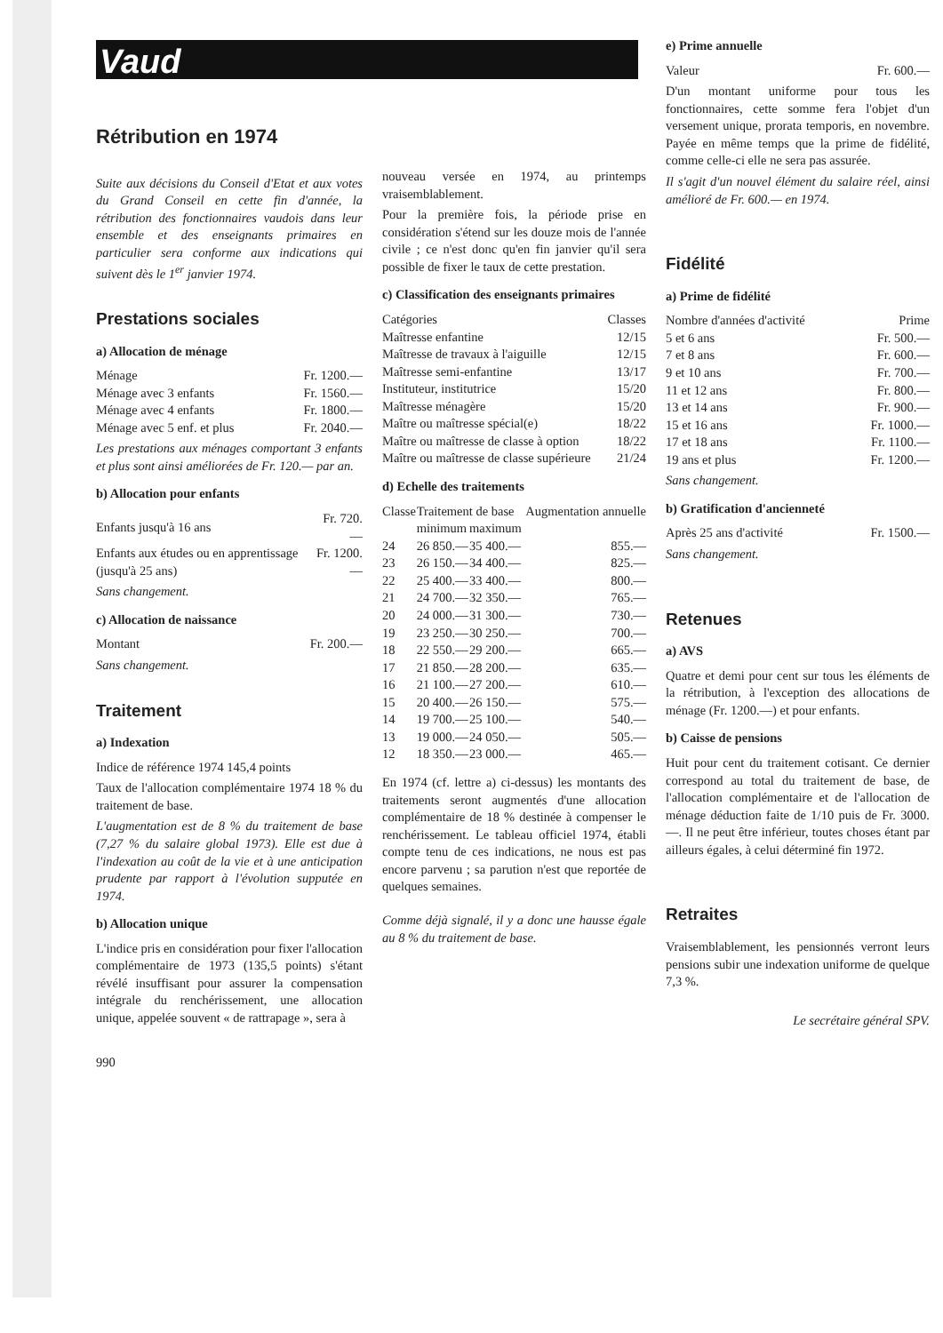Vaud
Rétribution en 1974
Suite aux décisions du Conseil d'Etat et aux votes du Grand Conseil en cette fin d'année, la rétribution des fonctionnaires vaudois dans leur ensemble et des enseignants primaires en particulier sera conforme aux indications qui suivent dès le 1<sup>er</sup> janvier 1974.
Prestations sociales
a) Allocation de ménage
| Ménage | Fr. 1200.— |
| Ménage avec 3 enfants | Fr. 1560.— |
| Ménage avec 4 enfants | Fr. 1800.— |
| Ménage avec 5 enf. et plus | Fr. 2040.— |
Les prestations aux ménages comportant 3 enfants et plus sont ainsi améliorées de Fr. 120.— par an.
b) Allocation pour enfants
| Enfants jusqu'à 16 ans | Fr. 720.— |
| Enfants aux études ou en apprentissage (jusqu'à 25 ans) | Fr. 1200.— |
Sans changement.
c) Allocation de naissance
| Montant | Fr. 200.— |
Sans changement.
Traitement
a) Indexation
Indice de référence 1974 145,4 points
Taux de l'allocation complémentaire 1974 18 % du traitement de base.
L'augmentation est de 8 % du traitement de base (7,27 % du salaire global 1973). Elle est due à l'indexation au coût de la vie et à une anticipation prudente par rapport à l'évolution supputée en 1974.
b) Allocation unique
L'indice pris en considération pour fixer l'allocation complémentaire de 1973 (135,5 points) s'étant révélé insuffisant pour assurer la compensation intégrale du renchérissement, une allocation unique, appelée souvent « de rattrapage », sera à
990
nouveau versée en 1974, au printemps vraisemblablement.
Pour la première fois, la période prise en considération s'étend sur les douze mois de l'année civile ; ce n'est donc qu'en fin janvier qu'il sera possible de fixer le taux de cette prestation.
c) Classification des enseignants primaires
| Catégories | Classes |
| --- | --- |
| Maîtresse enfantine | 12/15 |
| Maîtresse de travaux à l'aiguille | 12/15 |
| Maîtresse semi-enfantine | 13/17 |
| Instituteur, institutrice | 15/20 |
| Maîtresse ménagère | 15/20 |
| Maître ou maîtresse spécial(e) | 18/22 |
| Maître ou maîtresse de classe à option | 18/22 |
| Maître ou maîtresse de classe supérieure | 21/24 |
d) Echelle des traitements
| Classe | Traitement de base | | Augmentation annuelle |
| --- | --- | --- | --- |
| | minimum | maximum | |
| 24 | 26 850.— | 35 400.— | 855.— |
| 23 | 26 150.— | 34 400.— | 825.— |
| 22 | 25 400.— | 33 400.— | 800.— |
| 21 | 24 700.— | 32 350.— | 765.— |
| 20 | 24 000.— | 31 300.— | 730.— |
| 19 | 23 250.— | 30 250.— | 700.— |
| 18 | 22 550.— | 29 200.— | 665.— |
| 17 | 21 850.— | 28 200.— | 635.— |
| 16 | 21 100.— | 27 200.— | 610.— |
| 15 | 20 400.— | 26 150.— | 575.— |
| 14 | 19 700.— | 25 100.— | 540.— |
| 13 | 19 000.— | 24 050.— | 505.— |
| 12 | 18 350.— | 23 000.— | 465.— |
En 1974 (cf. lettre a) ci-dessus) les montants des traitements seront augmentés d'une allocation complémentaire de 18 % destinée à compenser le renchérissement. Le tableau officiel 1974, établi compte tenu de ces indications, ne nous est pas encore parvenu ; sa parution n'est que reportée de quelques semaines.
Comme déjà signalé, il y a donc une hausse égale au 8 % du traitement de base.
e) Prime annuelle
| Valeur | Fr. 600.— |
D'un montant uniforme pour tous les fonctionnaires, cette somme fera l'objet d'un versement unique, prorata temporis, en novembre. Payée en même temps que la prime de fidélité, comme celle-ci elle ne sera pas assurée.
Il s'agit d'un nouvel élément du salaire réel, ainsi amélioré de Fr. 600.— en 1974.
Fidélité
a) Prime de fidélité
| Nombre d'années d'activité | Prime |
| --- | --- |
| 5 et 6 ans | Fr. 500.— |
| 7 et 8 ans | Fr. 600.— |
| 9 et 10 ans | Fr. 700.— |
| 11 et 12 ans | Fr. 800.— |
| 13 et 14 ans | Fr. 900.— |
| 15 et 16 ans | Fr. 1000.— |
| 17 et 18 ans | Fr. 1100.— |
| 19 ans et plus | Fr. 1200.— |
Sans changement.
b) Gratification d'ancienneté
| Après 25 ans d'activité | Fr. 1500.— |
Sans changement.
Retenues
a) AVS
Quatre et demi pour cent sur tous les éléments de la rétribution, à l'exception des allocations de ménage (Fr. 1200.—) et pour enfants.
b) Caisse de pensions
Huit pour cent du traitement cotisant. Ce dernier correspond au total du traitement de base, de l'allocation complémentaire et de l'allocation de ménage déduction faite de 1/10 puis de Fr. 3000.—. Il ne peut être inférieur, toutes choses étant par ailleurs égales, à celui déterminé fin 1972.
Retraites
Vraisemblablement, les pensionnés verront leurs pensions subir une indexation uniforme de quelque 7,3 %.
Le secrétaire général SPV.